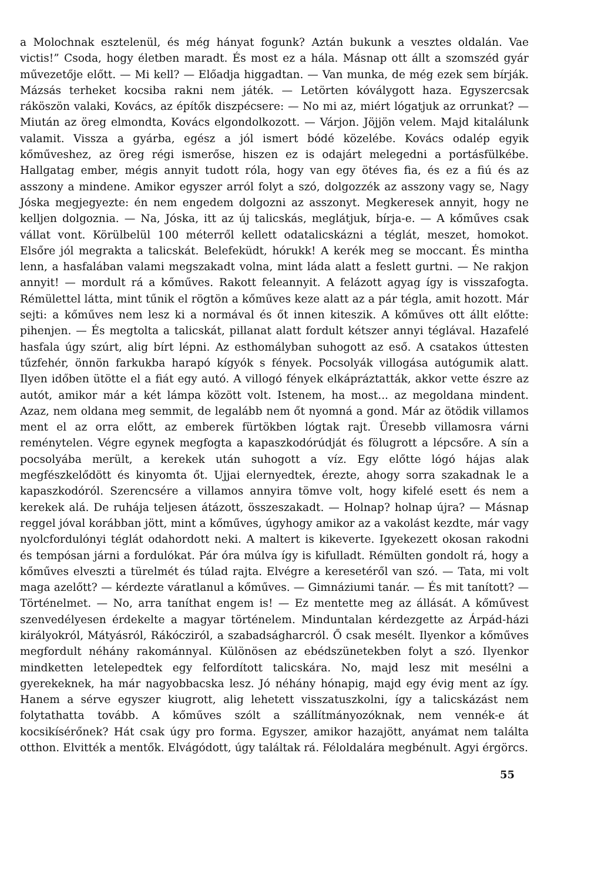a Molochnak esztelenül, és még hányat fogunk? Aztán bukunk a vesztes oldalán. Vae victis!” Csoda, hogy életben maradt. És most ez a hála. Másnap ott állt a szomszéd gyár művezetője előtt. — Mi kell? — Előadja higgadtan. — Van munka, de még ezek sem bírják. Mázsás terheket kocsiba rakni nem játék. — Letörten kóválygott haza. Egyszercsak ráköszön valaki, Kovács, az építők diszpécsere: — No mi az, miért lógatjuk az orrunkat? — Miután az öreg elmondta, Kovács elgondolkozott. — Várjon. Jöjjön velem. Majd kitalálunk valamit. Vissza a gyárba, egész a jól ismert bódé közelébe. Kovács odalép egyik kőműveshez, az öreg régi ismerőse, hiszen ez is odajárt melegedni a portásfülkébe. Hallgatag ember, mégis annyit tudott róla, hogy van egy ötéves fia, és ez a fiú és az asszony a mindene. Amikor egyszer arról folyt a szó, dolgozzék az asszony vagy se, Nagy Jóska megjegyezte: én nem engedem dolgozni az asszonyt. Megkeresek annyit, hogy ne kelljen dolgoznia. — Na, Jóska, itt az új talicskás, meglátjuk, bírja-e. — A kőműves csak vállat vont. Körülbelül 100 méterről kellett odatalicskázni a téglát, meszet, homokot. Elsőre jól megrakta a talicskát. Belefeküdt, hórukk! A kerék meg se moccant. És mintha lenn, a hasfalában valami megszakadt volna, mint láda alatt a feslett gurtni. — Ne rakjon annyit! — mordult rá a kőműves. Rakott feleannyit. A felázott agyag így is visszafogta. Rémülettel látta, mint tűnik el rögtön a kőműves keze alatt az a pár tégla, amit hozott. Már sejti: a kőműves nem lesz ki a normával és őt innen kiteszik. A kőműves ott állt előtte: pihenjen. — És megtolta a talicskát, pillanat alatt fordult kétszer annyi téglával. Hazafelé hasfala úgy szúrt, alig bírt lépni. Az esthomályban suhogott az eső. A csatakos úttesten tűzfehér, önnön farkukba harapó kígyók s fények. Pocsolyák villogása autógumik alatt. Ilyen időben ütötte el a fiát egy autó. A villogó fények elkápráztatták, akkor vette észre az autót, amikor már a két lámpa között volt. Istenem, ha most... az megoldana mindent. Azaz, nem oldana meg semmit, de legalább nem őt nyomná a gond. Már az ötödik villamos ment el az orra előtt, az emberek fürtökben lógtak rajt. Üresebb villamosra várni reménytelen. Végre egynek megfogta a kapaszkodórúdját és fölugrott a lépcsőre. A sín a pocsolyába merült, a kerekek után suhogott a víz. Egy előtte lógó hájas alak megfészkelődött és kinyomta őt. Ujjai elernyedtek, érezte, ahogy sorra szakadnak le a kapaszkodóról. Szerencsére a villamos annyira tömve volt, hogy kifelé esett és nem a kerekek alá. De ruhája teljesen átázott, összeszakadt. — Holnap? holnap újra? — Másnap reggel jóval korábban jött, mint a kőműves, úgyhogy amikor az a vakolást kezdte, már vagy nyolcfordulónyi téglát odahordott neki. A maltert is kikeverte. Igyekezett okosan rakodni és tempósan járni a fordulókat. Pár óra múlva így is kifulladt. Rémülten gondolt rá, hogy a kőműves elveszti a türelmét és túlad rajta. Elvégre a keresetéről van szó. — Tata, mi volt maga azelőtt? — kérdezte váratlanul a kőműves. — Gimnáziumi tanár. — És mit tanított? — Történelmet. — No, arra taníthat engem is! — Ez mentette meg az állását. A kőművest szenvedélyesen érdekelte a magyar történelem. Minduntalan kérdezgette az Árpád-házi királyokról, Mátyásról, Rákócziról, a szabadságharcról. Ő csak mesélt. Ilyenkor a kőműves megfordult néhány rakománnyal. Különösen az ebédszünetekben folyt a szó. Ilyenkor mindketten letelepedtek egy felfordított talicskára. No, majd lesz mit mesélni a gyerekeknek, ha már nagyobbacska lesz. Jó néhány hónapig, majd egy évig ment az így. Hanem a sérve egyszer kiugrott, alig lehetett visszatuszkolni, így a talicskázást nem folytathatta tovább. A kőműves szólt a szállítmányozóknak, nem vennék-e át kocsikísérőnek? Hát csak úgy pro forma. Egyszer, amikor hazajött, anyámat nem találta otthon. Elvitték a mentők. Elvágódott, úgy találtak rá. Féloldalára megbénult. Agyi érgörcs.
55